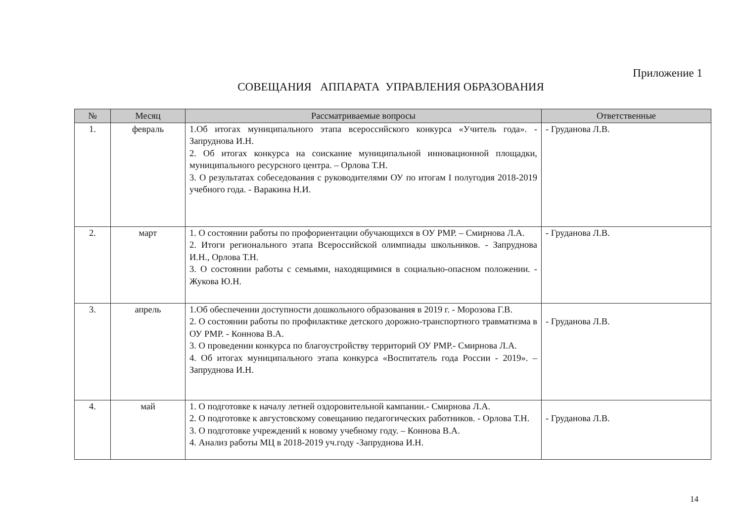Приложение 1
СОВЕЩАНИЯ АППАРАТА УПРАВЛЕНИЯ ОБРАЗОВАНИЯ
| № | Месяц | Рассматриваемые вопросы | Ответственные |
| --- | --- | --- | --- |
| 1. | февраль | 1.Об итогах муниципального этапа всероссийского конкурса «Учитель года». - Запруднова И.Н. 2. Об итогах конкурса на соискание муниципальной инновационной площадки, муниципального ресурсного центра. – Орлова Т.Н. 3. О результатах собеседования с руководителями ОУ по итогам I полугодия 2018-2019 учебного года. - Варакина Н.И. | - Груданова Л.В. |
| 2. | март | 1. О состоянии работы по профориентации обучающихся в ОУ РМР. – Смирнова Л.А. 2. Итоги регионального этапа Всероссийской олимпиады школьников. - Запруднова И.Н., Орлова Т.Н. 3. О состоянии работы с семьями, находящимися в социально-опасном положении. - Жукова Ю.Н. | - Груданова Л.В. |
| 3. | апрель | 1.Об обеспечении доступности дошкольного образования в 2019 г. - Морозова Г.В. 2. О состоянии работы по профилактике детского дорожно-транспортного травматизма в ОУ РМР. - Коннова В.А. 3. О проведении конкурса по благоустройству территорий ОУ РМР.- Смирнова Л.А. 4. Об итогах муниципального этапа конкурса «Воспитатель года России - 2019». – Запруднова И.Н. | - Груданова Л.В. |
| 4. | май | 1. О подготовке к началу летней оздоровительной кампании.- Смирнова Л.А. 2. О подготовке к августовскому совещанию педагогических работников. - Орлова Т.Н. 3. О подготовке учреждений к новому учебному году. – Коннова В.А. 4. Анализ работы МЦ в 2018-2019 уч.году -Запруднова И.Н. | - Груданова Л.В. |
14